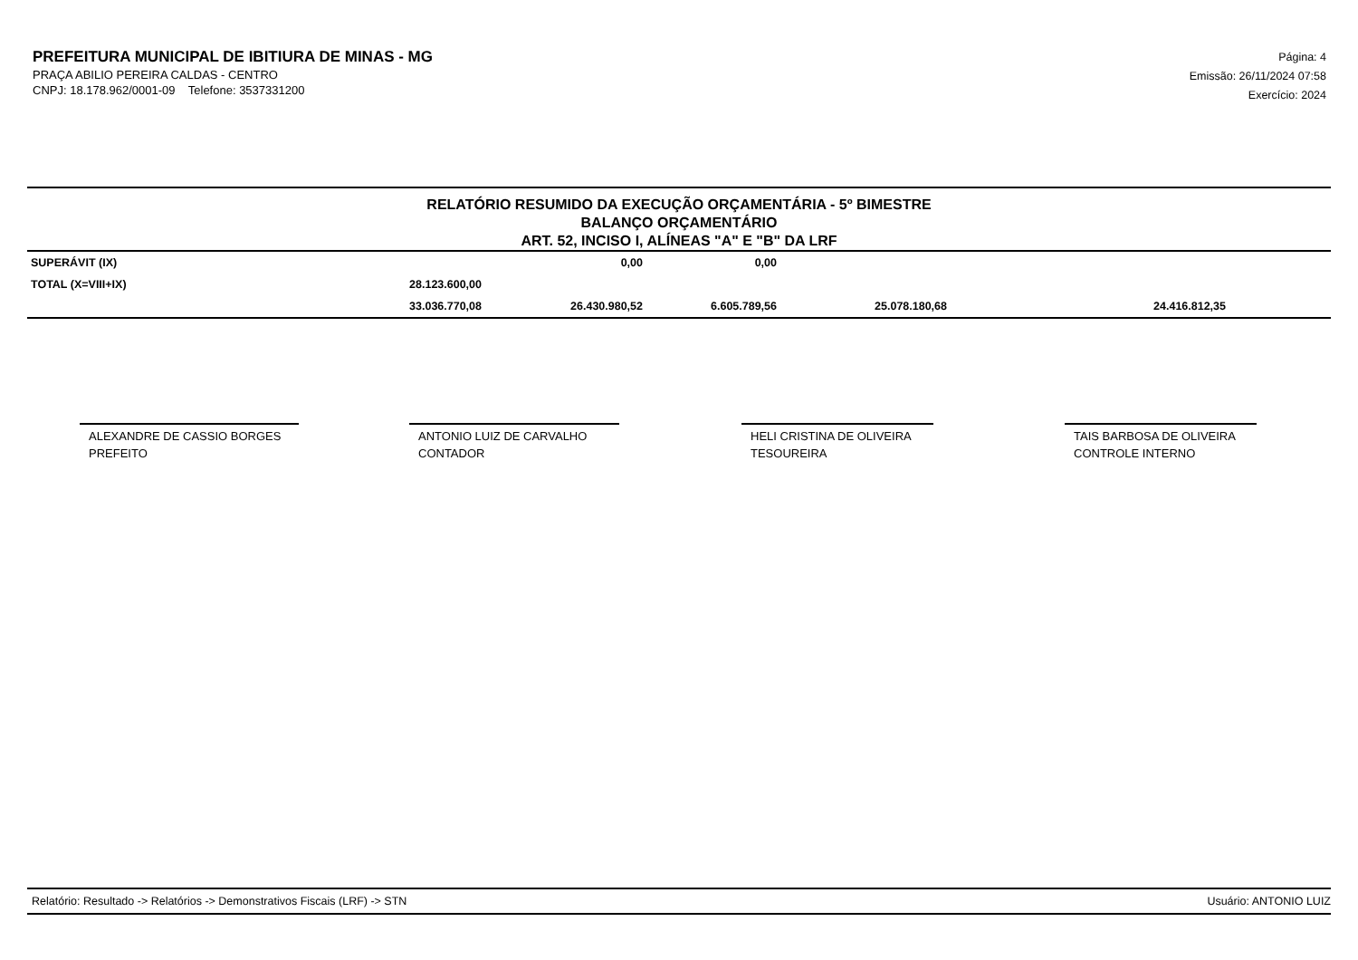PREFEITURA MUNICIPAL DE IBITIURA DE MINAS - MG
PRAÇA ABILIO PEREIRA CALDAS - CENTRO
CNPJ: 18.178.962/0001-09 Telefone: 3537331200
Página: 4
Emissão: 26/11/2024 07:58
Exercício: 2024
RELATÓRIO RESUMIDO DA EXECUÇÃO ORÇAMENTÁRIA - 5º BIMESTRE
BALANÇO ORÇAMENTÁRIO
ART. 52, INCISO I, ALÍNEAS "A" E "B" DA LRF
| SUPERÁVIT (IX) | | 0,00 | 0,00 | | | |
| TOTAL (X=VIII+IX) | 28.123.600,00 | | | | | |
| | 33.036.770,08 | 26.430.980,52 | 6.605.789,56 | 25.078.180,68 | 24.416.812,35 | |
ALEXANDRE DE CASSIO BORGES
PREFEITO
ANTONIO LUIZ DE CARVALHO
CONTADOR
HELI CRISTINA DE OLIVEIRA
TESOUREIRA
TAIS BARBOSA DE OLIVEIRA
CONTROLE INTERNO
Relatório: Resultado -> Relatórios -> Demonstrativos Fiscais (LRF) -> STN Usuário: ANTONIO LUIZ